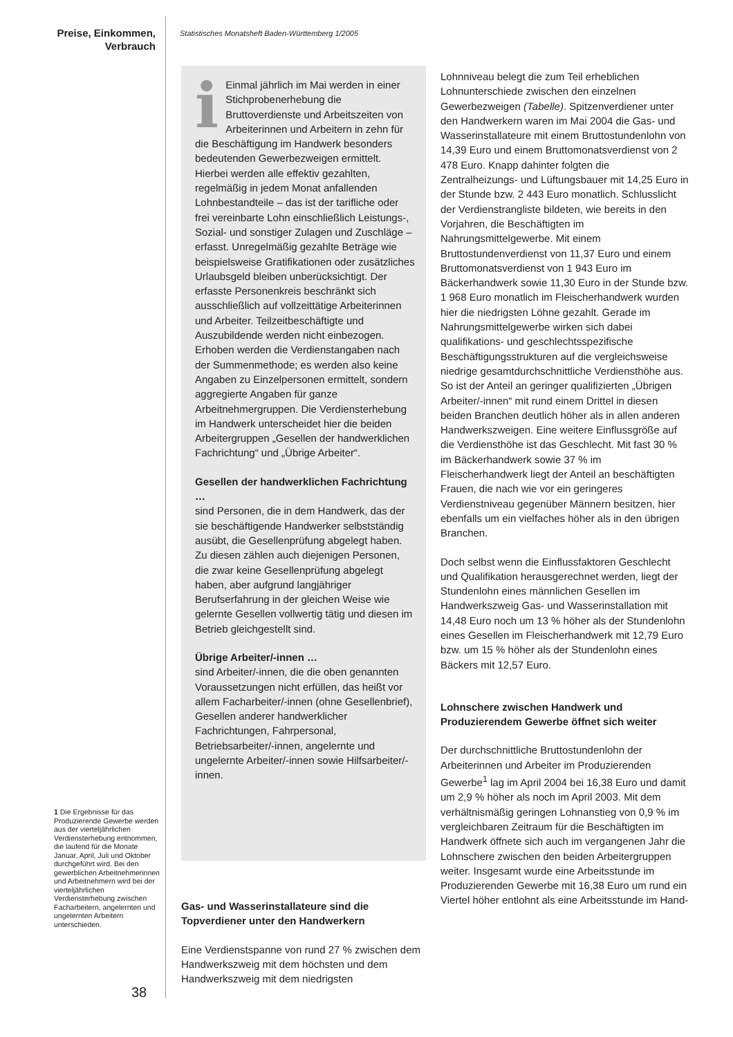Preise, Einkommen,
Verbrauch
Statistisches Monatsheft Baden-Württemberg 1/2005
i Einmal jährlich im Mai werden in einer Stichprobenerhebung die Bruttoverdienste und Arbeitszeiten von Arbeiterinnen und Arbeitern in zehn für die Beschäftigung im Handwerk besonders bedeutenden Gewerbezweigen ermittelt. Hierbei werden alle effektiv gezahlten, regelmäßig in jedem Monat anfallenden Lohnbestandteile – das ist der tarifliche oder frei vereinbarte Lohn einschließlich Leistungs-, Sozial- und sonstiger Zulagen und Zuschläge – erfasst. Unregelmäßig gezahlte Beträge wie beispielsweise Gratifikationen oder zusätzliches Urlaubsgeld bleiben unberücksichtigt. Der erfasste Personenkreis beschränkt sich ausschließlich auf vollzeittätige Arbeiterinnen und Arbeiter. Teilzeitbeschäftigte und Auszubildende werden nicht einbezogen. Erhoben werden die Verdienstangaben nach der Summenmethode; es werden also keine Angaben zu Einzelpersonen ermittelt, sondern aggregierte Angaben für ganze Arbeitnehmergruppen. Die Verdiensterhebung im Handwerk unterscheidet hier die beiden Arbeitergruppen „Gesellen der handwerklichen Fachrichtung“ und „Übrige Arbeiter“.
Gesellen der handwerklichen Fachrichtung …
sind Personen, die in dem Handwerk, das der sie beschäftigende Handwerker selbstständig ausübt, die Gesellenprüfung abgelegt haben. Zu diesen zählen auch diejenigen Personen, die zwar keine Gesellenprüfung abgelegt haben, aber aufgrund langjähriger Berufserfahrung in der gleichen Weise wie gelernte Gesellen vollwertig tätig und diesen im Betrieb gleichgestellt sind.
Übrige Arbeiter/-innen …
sind Arbeiter/-innen, die die oben genannten Voraussetzungen nicht erfüllen, das heißt vor allem Facharbeiter/-innen (ohne Gesellenbrief), Gesellen anderer handwerklicher Fachrichtungen, Fahrpersonal, Betriebsarbeiter/-innen, angelernte und ungelernte Arbeiter/-innen sowie Hilfsarbeiter/-innen.
Gas- und Wasserinstallateure sind die Topverdiener unter den Handwerkern
Eine Verdienstspanne von rund 27 % zwischen dem Handwerkszweig mit dem höchsten und dem Handwerkszweig mit dem niedrigsten
Lohnniveau belegt die zum Teil erheblichen Lohnunterschiede zwischen den einzelnen Gewerbezweigen (Tabelle). Spitzenverdiener unter den Handwerkern waren im Mai 2004 die Gas- und Wasserinstallateure mit einem Bruttostundenlohn von 14,39 Euro und einem Bruttomonatsverdienst von 2 478 Euro. Knapp dahinter folgten die Zentralheizungs- und Lüftungsbauer mit 14,25 Euro in der Stunde bzw. 2 443 Euro monatlich. Schlusslicht der Verdienstrangliste bildeten, wie bereits in den Vorjahren, die Beschäftigten im Nahrungsmittelgewerbe. Mit einem Bruttostundenverdienst von 11,37 Euro und einem Bruttomonatsverdienst von 1 943 Euro im Bäckerhandwerk sowie 11,30 Euro in der Stunde bzw. 1 968 Euro monatlich im Fleischerhandwerk wurden hier die niedrigsten Löhne gezahlt. Gerade im Nahrungsmittelgewerbe wirken sich dabei qualifikations- und geschlechtsspezifische Beschäftigungsstrukturen auf die vergleichsweise niedrige gesamtdurchschnittliche Verdiensthöhe aus. So ist der Anteil an geringer qualifizierten „Übrigen Arbeiter/-innen“ mit rund einem Drittel in diesen beiden Branchen deutlich höher als in allen anderen Handwerkszweigen. Eine weitere Einflussgröße auf die Verdiensthöhe ist das Geschlecht. Mit fast 30 % im Bäckerhandwerk sowie 37 % im Fleischerhandwerk liegt der Anteil an beschäftigten Frauen, die nach wie vor ein geringeres Verdienstniveau gegenüber Männern besitzen, hier ebenfalls um ein vielfaches höher als in den übrigen Branchen.
Doch selbst wenn die Einflussfaktoren Geschlecht und Qualifikation herausgerechnet werden, liegt der Stundenlohn eines männlichen Gesellen im Handwerkszweig Gas- und Wasserinstallation mit 14,48 Euro noch um 13 % höher als der Stundenlohn eines Gesellen im Fleischerhandwerk mit 12,79 Euro bzw. um 15 % höher als der Stundenlohn eines Bäckers mit 12,57 Euro.
Lohnschere zwischen Handwerk und Produzierendem Gewerbe öffnet sich weiter
Der durchschnittliche Bruttostundenlohn der Arbeiterinnen und Arbeiter im Produzierenden Gewerbe<sup>1</sup> lag im April 2004 bei 16,38 Euro und damit um 2,9 % höher als noch im April 2003. Mit dem verhältnismäßig geringen Lohnanstieg von 0,9 % im vergleichbaren Zeitraum für die Beschäftigten im Handwerk öffnete sich auch im vergangenen Jahr die Lohnschere zwischen den beiden Arbeitergruppen weiter. Insgesamt wurde eine Arbeitsstunde im Produzierenden Gewerbe mit 16,38 Euro um rund ein Viertel höher entlohnt als eine Arbeitsstunde im Hand-
1 Die Ergebnisse für das Produzierende Gewerbe werden aus der vierteljährlichen Verdiensterhebung entnommen, die laufend für die Monate Januar, April, Juli und Oktober durchgeführt wird. Bei den gewerblichen Arbeitnehmerinnen und Arbeitnehmern wird bei der vierteljährlichen Verdiensterhebung zwischen Facharbeitern, angelernten und ungelernten Arbeitern unterschieden.
38